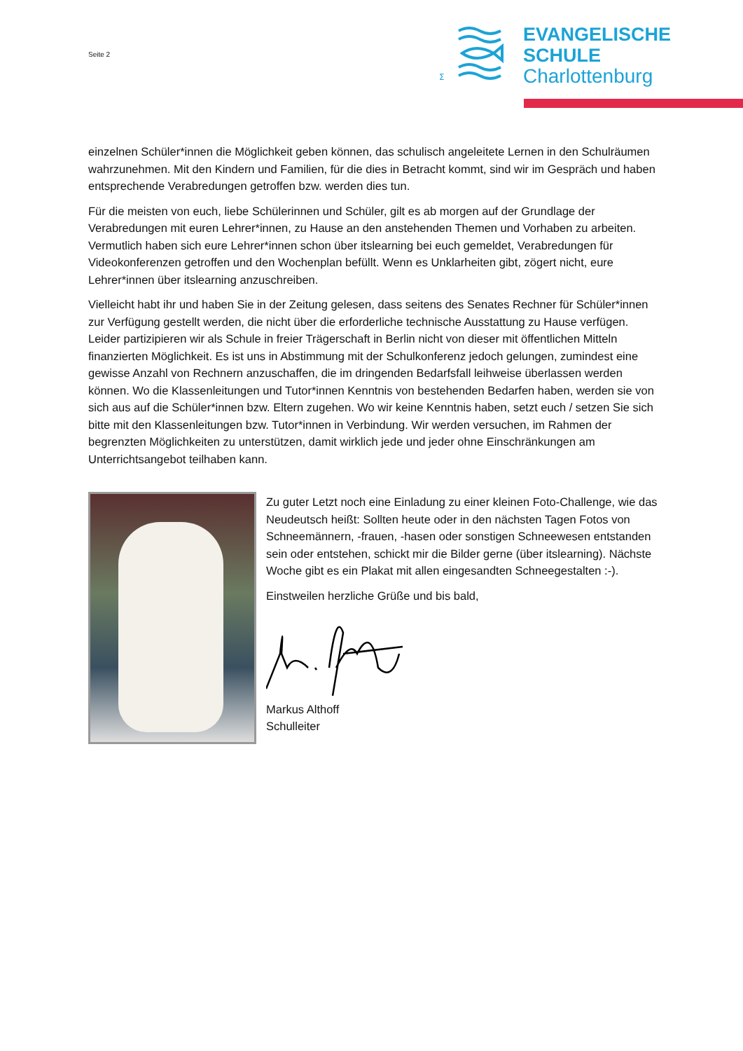Seite 2
Σ
EVANGELISCHE
SCHULE
Charlottenburg
einzelnen Schüler*innen die Möglichkeit geben können, das schulisch angeleitete Lernen in den Schulräumen wahrzunehmen. Mit den Kindern und Familien, für die dies in Betracht kommt, sind wir im Gespräch und haben entsprechende Verabredungen getroffen bzw. werden dies tun.
Für die meisten von euch, liebe Schülerinnen und Schüler, gilt es ab morgen auf der Grundlage der Verabredungen mit euren Lehrer*innen, zu Hause an den anstehenden Themen und Vorhaben zu arbeiten. Vermutlich haben sich eure Lehrer*innen schon über itslearning bei euch gemeldet, Verabredungen für Videokonferenzen getroffen und den Wochenplan befüllt. Wenn es Unklarheiten gibt, zögert nicht, eure Lehrer*innen über itslearning anzuschreiben.
Vielleicht habt ihr und haben Sie in der Zeitung gelesen, dass seitens des Senates Rechner für Schüler*innen zur Verfügung gestellt werden, die nicht über die erforderliche technische Ausstattung zu Hause verfügen. Leider partizipieren wir als Schule in freier Trägerschaft in Berlin nicht von dieser mit öffentlichen Mitteln finanzierten Möglichkeit. Es ist uns in Abstimmung mit der Schulkonferenz jedoch gelungen, zumindest eine gewisse Anzahl von Rechnern anzuschaffen, die im dringenden Bedarfsfall leihweise überlassen werden können. Wo die Klassenleitungen und Tutor*innen Kenntnis von bestehenden Bedarfen haben, werden sie von sich aus auf die Schüler*innen bzw. Eltern zugehen. Wo wir keine Kenntnis haben, setzt euch / setzen Sie sich bitte mit den Klassenleitungen bzw. Tutor*innen in Verbindung. Wir werden versuchen, im Rahmen der begrenzten Möglichkeiten zu unterstützen, damit wirklich jede und jeder ohne Einschränkungen am Unterrichtsangebot teilhaben kann.
Zu guter Letzt noch eine Einladung zu einer kleinen Foto-Challenge, wie das Neudeutsch heißt: Sollten heute oder in den nächsten Tagen Fotos von Schneemännern, -frauen, -hasen oder sonstigen Schneewesen entstanden sein oder entstehen, schickt mir die Bilder gerne (über itslearning). Nächste Woche gibt es ein Plakat mit allen eingesandten Schneegestalten :-).
Einstweilen herzliche Grüße und bis bald,
Markus Althoff
Schulleiter